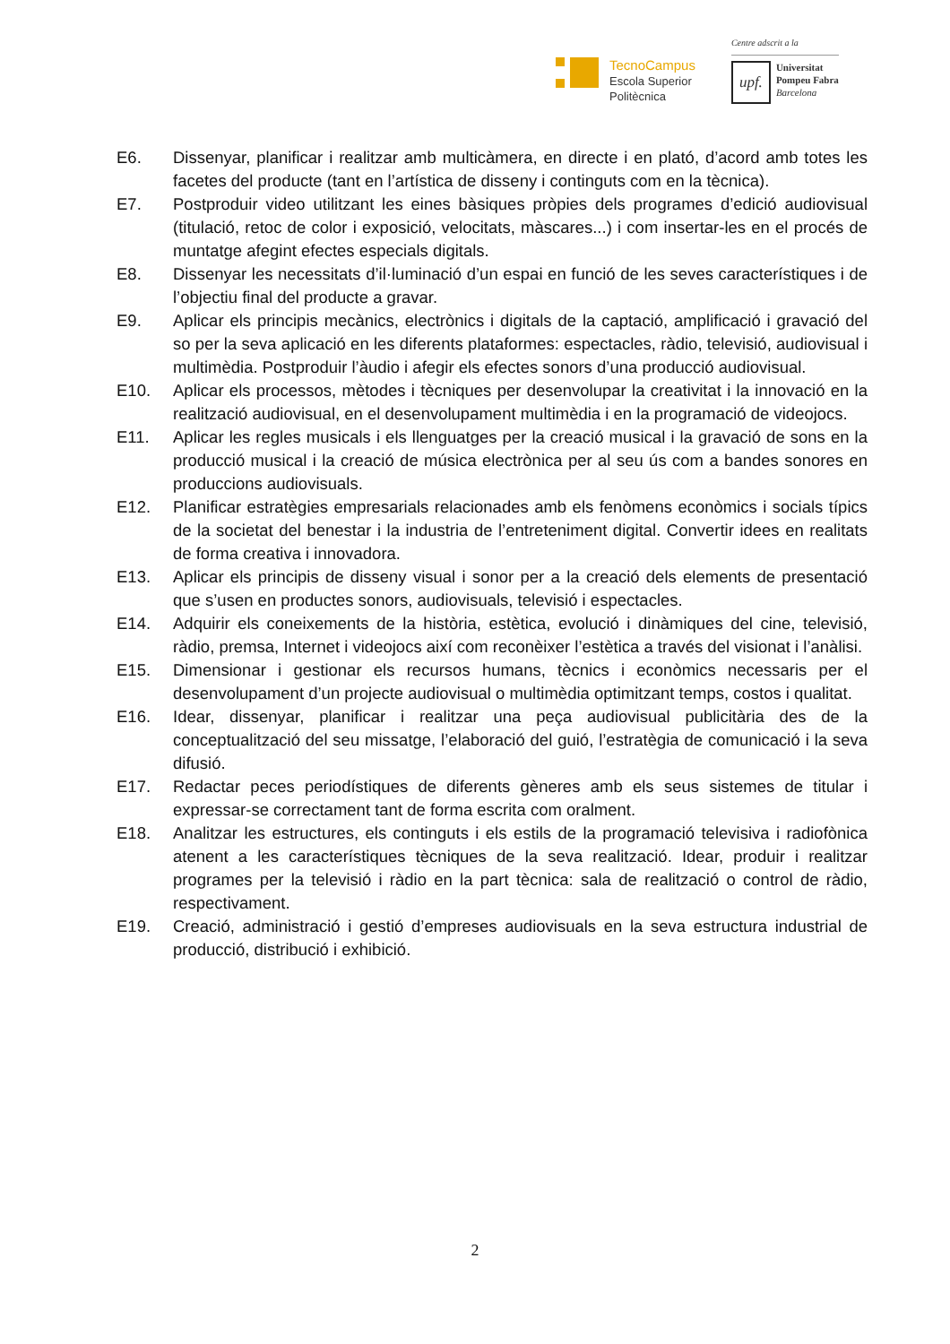TecnoCampus
Escola Superior
Politècnica
Centre adscrit a la
upf.
Universitat
Pompeu Fabra
Barcelona
E6. Dissenyar, planificar i realitzar amb multicàmera, en directe i en plató, d’acord amb totes les facetes del producte (tant en l’artística de disseny i continguts com en la tècnica).
E7. Postproduir video utilitzant les eines bàsiques pròpies dels programes d’edició audiovisual (titulació, retoc de color i exposició, velocitats, màscares...) i com insertar-les en el procés de muntatge afegint efectes especials digitals.
E8. Dissenyar les necessitats d’il·luminació d’un espai en funció de les seves característiques i de l’objectiu final del producte a gravar.
E9. Aplicar els principis mecànics, electrònics i digitals de la captació, amplificació i gravació del so per la seva aplicació en les diferents plataformes: espectacles, ràdio, televisió, audiovisual i multimèdia. Postproduir l’àudio i afegir els efectes sonors d’una producció audiovisual.
E10. Aplicar els processos, mètodes i tècniques per desenvolupar la creativitat i la innovació en la realització audiovisual, en el desenvolupament multimèdia i en la programació de videojocs.
E11. Aplicar les regles musicals i els llenguatges per la creació musical i la gravació de sons en la producció musical i la creació de música electrònica per al seu ús com a bandes sonores en produccions audiovisuals.
E12. Planificar estratègies empresarials relacionades amb els fenòmens econòmics i socials típics de la societat del benestar i la industria de l’entreteniment digital. Convertir idees en realitats de forma creativa i innovadora.
E13. Aplicar els principis de disseny visual i sonor per a la creació dels elements de presentació que s’usen en productes sonors, audiovisuals, televisió i espectacles.
E14. Adquirir els coneixements de la història, estètica, evolució i dinàmiques del cine, televisió, ràdio, premsa, Internet i videojocs així com reconèixer l’estètica a través del visionat i l’anàlisi.
E15. Dimensionar i gestionar els recursos humans, tècnics i econòmics necessaris per el desenvolupament d’un projecte audiovisual o multimèdia optimitzant temps, costos i qualitat.
E16. Idear, dissenyar, planificar i realitzar una peça audiovisual publicitària des de la conceptualització del seu missatge, l’elaboració del guió, l’estratègia de comunicació i la seva difusió.
E17. Redactar peces periodístiques de diferents gèneres amb els seus sistemes de titular i expressar-se correctament tant de forma escrita com oralment.
E18. Analitzar les estructures, els continguts i els estils de la programació televisiva i radiofònica atenent a les característiques tècniques de la seva realització. Idear, produir i realitzar programes per la televisió i ràdio en la part tècnica: sala de realització o control de ràdio, respectivament.
E19. Creació, administració i gestió d’empreses audiovisuals en la seva estructura industrial de producció, distribució i exhibició.
2